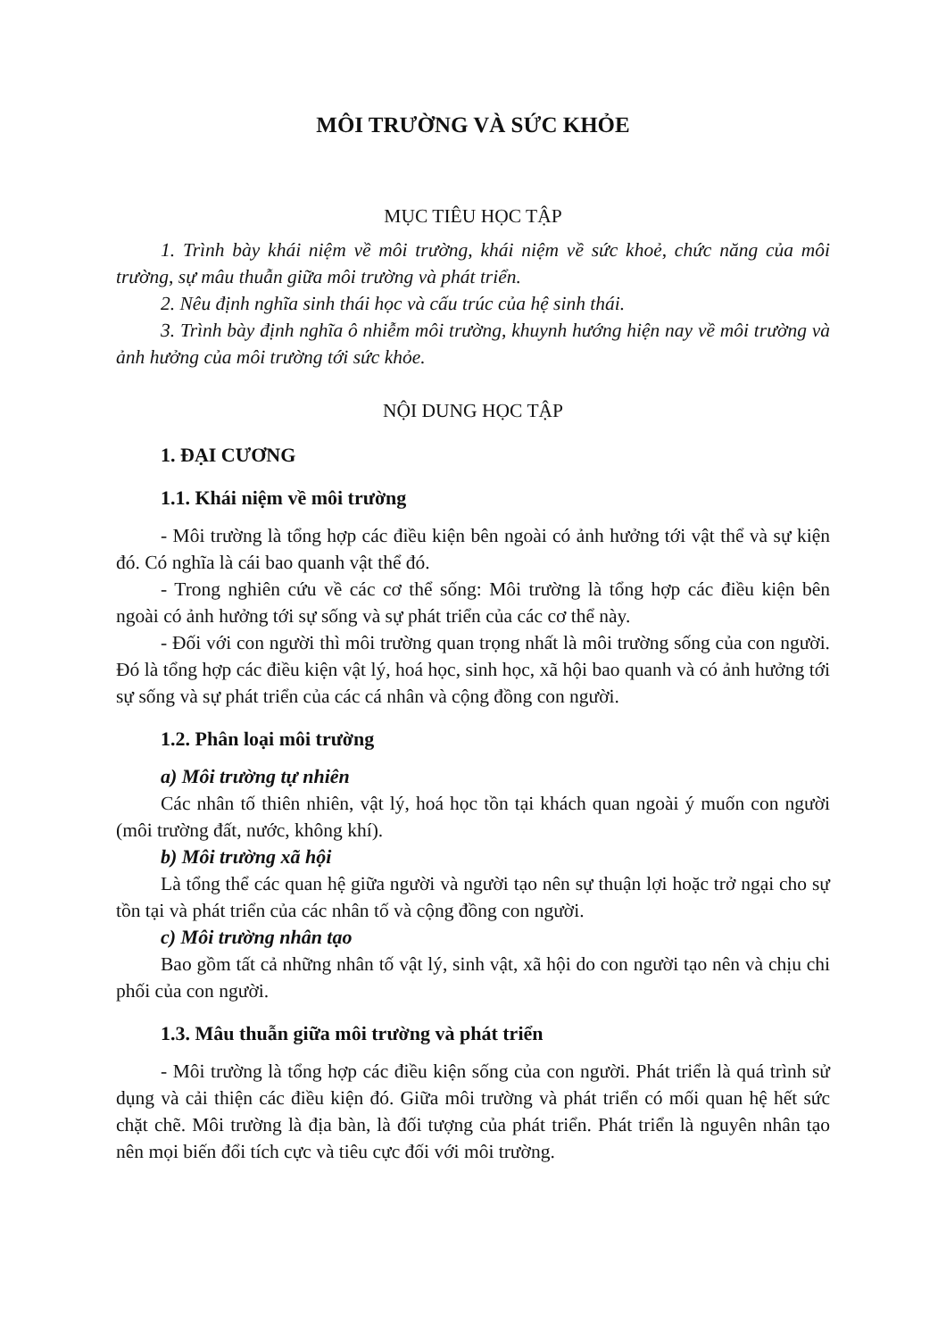MÔI TRƯỜNG VÀ SỨC KHỎE
MỤC TIÊU HỌC TẬP
1. Trình bày khái niệm về môi trường, khái niệm về sức khoẻ, chức năng của môi trường, sự mâu thuẫn giữa môi trường và phát triển.
2. Nêu định nghĩa sinh thái học và cấu trúc của hệ sinh thái.
3. Trình bày định nghĩa ô nhiễm môi trường, khuynh hướng hiện nay về môi trường và ảnh hưởng của môi trường tới sức khỏe.
NỘI DUNG HỌC TẬP
1. ĐẠI CƯƠNG
1.1. Khái niệm về môi trường
- Môi trường là tổng hợp các điều kiện bên ngoài có ảnh hưởng tới vật thể và sự kiện đó. Có nghĩa là cái bao quanh vật thể đó.
- Trong nghiên cứu về các cơ thể sống: Môi trường là tổng hợp các điều kiện bên ngoài có ảnh hưởng tới sự sống và sự phát triển của các cơ thể này.
- Đối với con người thì môi trường quan trọng nhất là môi trường sống của con người. Đó là tổng hợp các điều kiện vật lý, hoá học, sinh học, xã hội bao quanh và có ảnh hưởng tới sự sống và sự phát triển của các cá nhân và cộng đồng con người.
1.2. Phân loại môi trường
a) Môi trường tự nhiên
Các nhân tố thiên nhiên, vật lý, hoá học tồn tại khách quan ngoài ý muốn con người (môi trường đất, nước, không khí).
b) Môi trường xã hội
Là tổng thể các quan hệ giữa người và người tạo nên sự thuận lợi hoặc trở ngại cho sự tồn tại và phát triển của các nhân tố và cộng đồng con người.
c) Môi trường nhân tạo
Bao gồm tất cả những nhân tố vật lý, sinh vật, xã hội do con người tạo nên và chịu chi phối của con người.
1.3. Mâu thuẫn giữa môi trường và phát triển
- Môi trường là tổng hợp các điều kiện sống của con người. Phát triển là quá trình sử dụng và cải thiện các điều kiện đó. Giữa môi trường và phát triển có mối quan hệ hết sức chặt chẽ. Môi trường là địa bàn, là đối tượng của phát triển. Phát triển là nguyên nhân tạo nên mọi biến đổi tích cực và tiêu cực đối với môi trường.